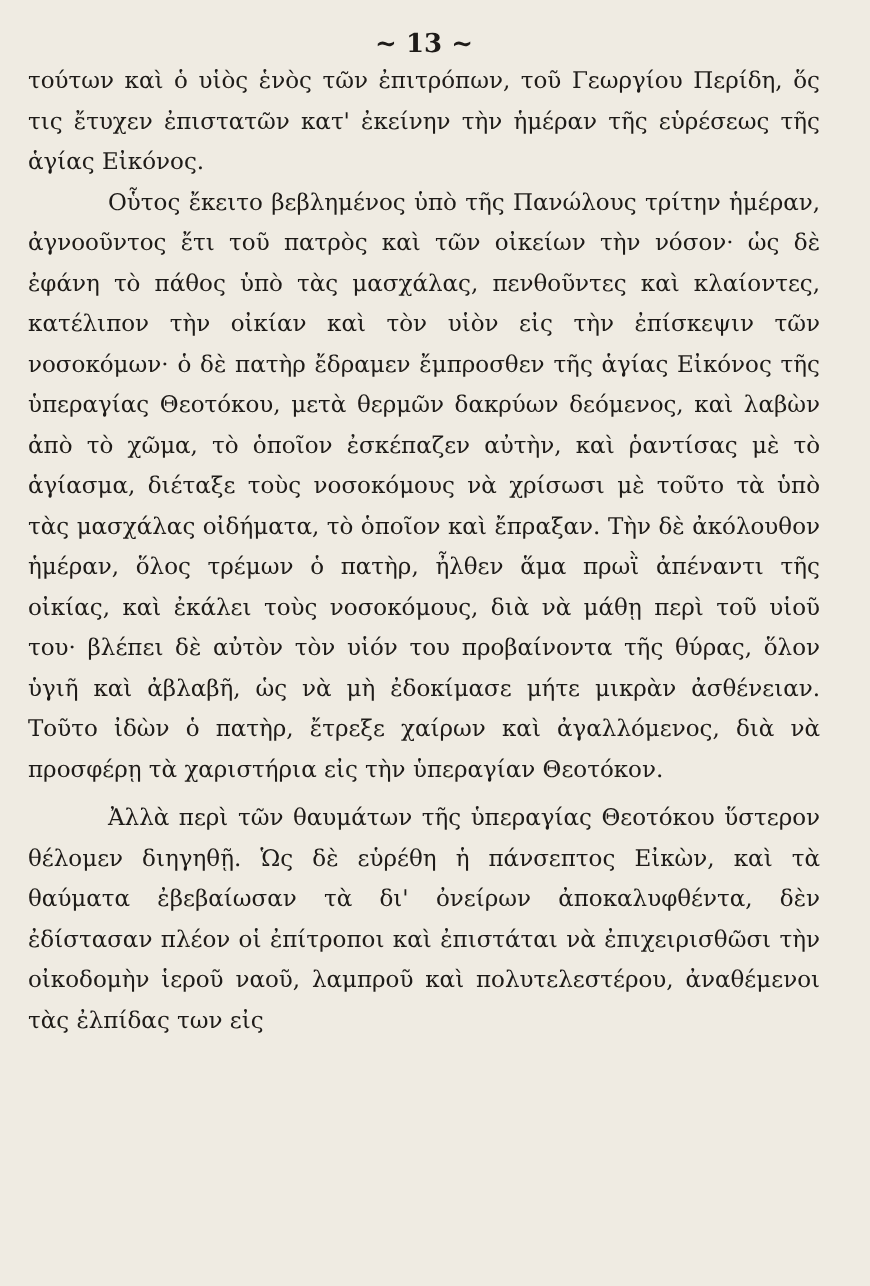~ 13 ~
τούτων καὶ ὁ υἱὸς ἑνὸς τῶν ἐπιτρόπων, τοῦ Γεωργίου Περίδη, ὅς τις ἔτυχεν ἐπιστατῶν κατ' ἐκείνην τὴν ἡμέραν τῆς εὑρέσεως τῆς ἁγίας Εἰκόνος.
Οὗτος ἔκειτο βεβλημένος ὑπὸ τῆς Πανώλους τρίτην ἡμέραν, ἀγνοοῦντος ἔτι τοῦ πατρὸς καὶ τῶν οἰκείων τὴν νόσον· ὡς δὲ ἐφάνη τὸ πάθος ὑπὸ τὰς μασχάλας, πενθοῦντες καὶ κλαίοντες, κατέλιπον τὴν οἰκίαν καὶ τὸν υἱὸν εἰς τὴν ἐπίσκεψιν τῶν νοσοκόμων· ὁ δὲ πατὴρ ἔδραμεν ἔμπροσθεν τῆς ἁγίας Εἰκόνος τῆς ὑπεραγίας Θεοτόκου, μετὰ θερμῶν δακρύων δεόμενος, καὶ λαβὼν ἀπὸ τὸ χῶμα, τὸ ὁποῖον ἐσκέπαζεν αὐτὴν, καὶ ῥαντίσας μὲ τὸ ἁγίασμα, διέταξε τοὺς νοσοκόμους νὰ χρίσωσι μὲ τοῦτο τὰ ὑπὸ τὰς μασχάλας οἰδήματα, τὸ ὁποῖον καὶ ἔπραξαν. Τὴν δὲ ἀκόλουθον ἡμέραν, ὅλος τρέμων ὁ πατὴρ, ἦλθεν ἅμα πρωῒ ἀπέναντι τῆς οἰκίας, καὶ ἐκάλει τοὺς νοσοκόμους, διὰ νὰ μάθῃ περὶ τοῦ υἱοῦ του· βλέπει δὲ αὐτὸν τὸν υἱόν του προβαίνοντα τῆς θύρας, ὅλον ὑγιῆ καὶ ἀβλαβῆ, ὡς νὰ μὴ ἐδοκίμασε μήτε μικρὰν ἀσθένειαν. Τοῦτο ἰδὼν ὁ πατὴρ, ἔτρεξε χαίρων καὶ ἀγαλλόμενος, διὰ νὰ προσφέρῃ τὰ χαριστήρια εἰς τὴν ὑπεραγίαν Θεοτόκον.
Ἀλλὰ περὶ τῶν θαυμάτων τῆς ὑπεραγίας Θεοτόκου ὕστερον θέλομεν διηγηθῇ. Ὡς δὲ εὑρέθη ἡ πάνσεπτος Εἰκὼν, καὶ τὰ θαύματα ἐβεβαίωσαν τὰ δι' ὀνείρων ἀποκαλυφθέντα, δὲν ἐδίστασαν πλέον οἱ ἐπίτροποι καὶ ἐπιστάται νὰ ἐπιχειρισθῶσι τὴν οἰκοδομὴν ἱεροῦ ναοῦ, λαμπροῦ καὶ πολυτελεστέρου, ἀναθέμενοι τὰς ἐλπίδας των εἰς